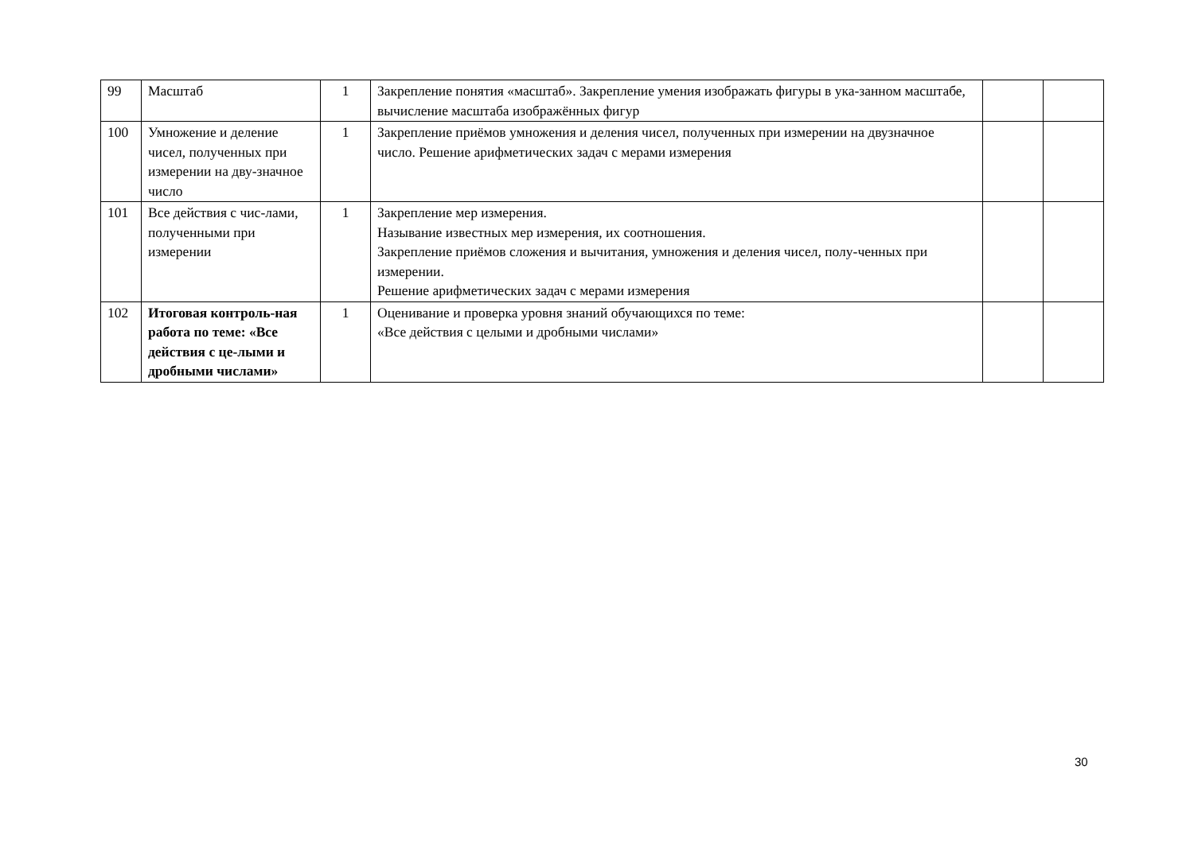| 99 | Масштаб | 1 | Закрепление понятия «масштаб». Закрепление умения изображать фигуры в ука-занном масштабе, вычисление масштаба изображённых фигур | | |
| 100 | Умножение и деление чисел, полученных при измерении на дву-значное число | 1 | Закрепление приёмов умножения и деления чисел, полученных при измерении на двузначное число. Решение арифметических задач с мерами измерения | | |
| 101 | Все действия с чис-лами, полученными при измерении | 1 | Закрепление мер измерения. Называние известных мер измерения, их соотношения. Закрепление приёмов сложения и вычитания, умножения и деления чисел, полу-ченных при измерении. Решение арифметических задач с мерами измерения | | |
| 102 | Итоговая контроль-ная работа по теме: «Все действия с це-лыми и дробными числами» | 1 | Оценивание и проверка уровня знаний обучающихся по теме: «Все действия с целыми и дробными числами» | | |
30